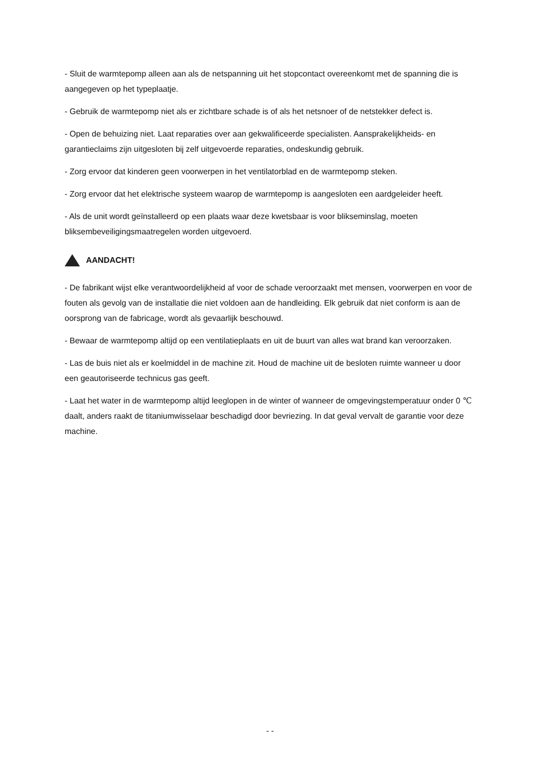- Sluit de warmtepomp alleen aan als de netspanning uit het stopcontact overeenkomt met de spanning die is aangegeven op het typeplaatje.
- Gebruik de warmtepomp niet als er zichtbare schade is of als het netsnoer of de netstekker defect is.
- Open de behuizing niet. Laat reparaties over aan gekwalificeerde specialisten. Aansprakelijkheids- en garantieclaims zijn uitgesloten bij zelf uitgevoerde reparaties, ondeskundig gebruik.
- Zorg ervoor dat kinderen geen voorwerpen in het ventilatorblad en de warmtepomp steken.
- Zorg ervoor dat het elektrische systeem waarop de warmtepomp is aangesloten een aardgeleider heeft.
- Als de unit wordt geïnstalleerd op een plaats waar deze kwetsbaar is voor blikseminslag, moeten bliksembeveiligingsmaatregelen worden uitgevoerd.
AANDACHT!
- De fabrikant wijst elke verantwoordelijkheid af voor de schade veroorzaakt met mensen, voorwerpen en voor de fouten als gevolg van de installatie die niet voldoen aan de handleiding. Elk gebruik dat niet conform is aan de oorsprong van de fabricage, wordt als gevaarlijk beschouwd.
- Bewaar de warmtepomp altijd op een ventilatieplaats en uit de buurt van alles wat brand kan veroorzaken.
- Las de buis niet als er koelmiddel in de machine zit. Houd de machine uit de besloten ruimte wanneer u door een geautoriseerde technicus gas geeft.
- Laat het water in de warmtepomp altijd leeglopen in de winter of wanneer de omgevingstemperatuur onder 0 ℃ daalt, anders raakt de titaniumwisselaar beschadigd door bevriezing. In dat geval vervalt de garantie voor deze machine.
- -